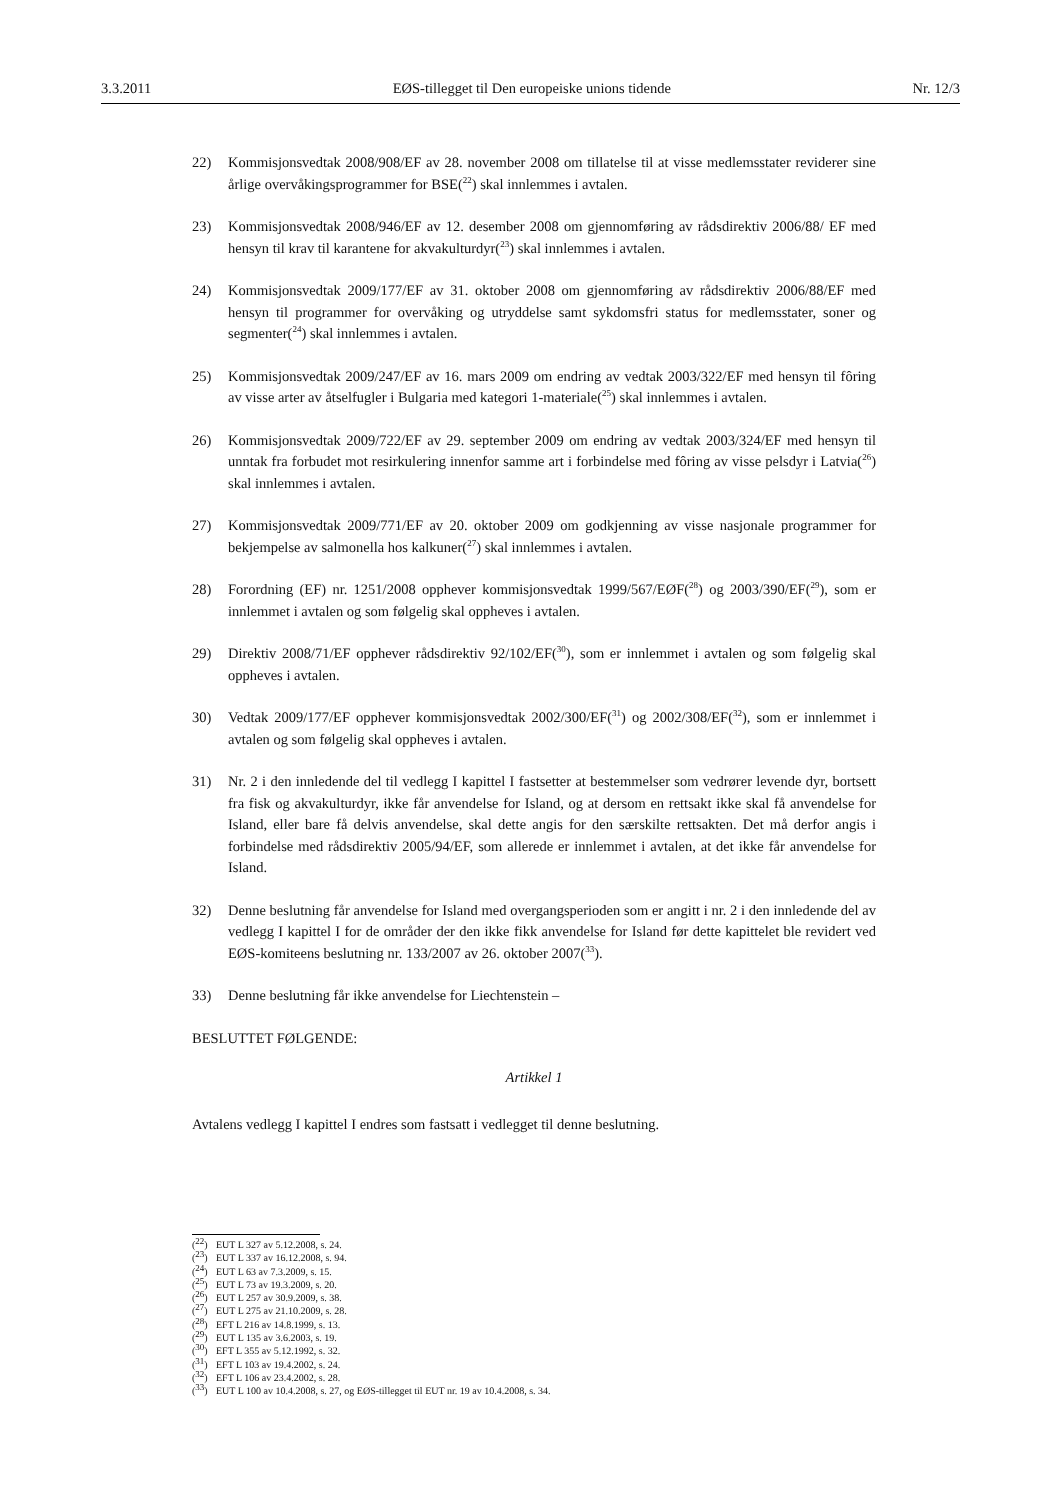3.3.2011 EØS-tillegget til Den europeiske unions tidende Nr. 12/3
22) Kommisjonsvedtak 2008/908/EF av 28. november 2008 om tillatelse til at visse medlemsstater reviderer sine årlige overvåkingsprogrammer for BSE(<sup>22</sup>) skal innlemmes i avtalen.
23) Kommisjonsvedtak 2008/946/EF av 12. desember 2008 om gjennomføring av rådsdirektiv 2006/88/ EF med hensyn til krav til karantene for akvakulturdyr(<sup>23</sup>) skal innlemmes i avtalen.
24) Kommisjonsvedtak 2009/177/EF av 31. oktober 2008 om gjennomføring av rådsdirektiv 2006/88/EF med hensyn til programmer for overvåking og utryddelse samt sykdomsfri status for medlemsstater, soner og segmenter(<sup>24</sup>) skal innlemmes i avtalen.
25) Kommisjonsvedtak 2009/247/EF av 16. mars 2009 om endring av vedtak 2003/322/EF med hensyn til fôring av visse arter av åtselfugler i Bulgaria med kategori 1-materiale(<sup>25</sup>) skal innlemmes i avtalen.
26) Kommisjonsvedtak 2009/722/EF av 29. september 2009 om endring av vedtak 2003/324/EF med hensyn til unntak fra forbudet mot resirkulering innenfor samme art i forbindelse med fôring av visse pelsdyr i Latvia(<sup>26</sup>) skal innlemmes i avtalen.
27) Kommisjonsvedtak 2009/771/EF av 20. oktober 2009 om godkjenning av visse nasjonale programmer for bekjempelse av salmonella hos kalkuner(<sup>27</sup>) skal innlemmes i avtalen.
28) Forordning (EF) nr. 1251/2008 opphever kommisjonsvedtak 1999/567/EØF(<sup>28</sup>) og 2003/390/EF(<sup>29</sup>), som er innlemmet i avtalen og som følgelig skal oppheves i avtalen.
29) Direktiv 2008/71/EF opphever rådsdirektiv 92/102/EF(<sup>30</sup>), som er innlemmet i avtalen og som følgelig skal oppheves i avtalen.
30) Vedtak 2009/177/EF opphever kommisjonsvedtak 2002/300/EF(<sup>31</sup>) og 2002/308/EF(<sup>32</sup>), som er innlemmet i avtalen og som følgelig skal oppheves i avtalen.
31) Nr. 2 i den innledende del til vedlegg I kapittel I fastsetter at bestemmelser som vedrører levende dyr, bortsett fra fisk og akvakulturdyr, ikke får anvendelse for Island, og at dersom en rettsakt ikke skal få anvendelse for Island, eller bare få delvis anvendelse, skal dette angis for den særskilte rettsakten. Det må derfor angis i forbindelse med rådsdirektiv 2005/94/EF, som allerede er innlemmet i avtalen, at det ikke får anvendelse for Island.
32) Denne beslutning får anvendelse for Island med overgangsperioden som er angitt i nr. 2 i den innledende del av vedlegg I kapittel I for de områder der den ikke fikk anvendelse for Island før dette kapittelet ble revidert ved EØS-komiteens beslutning nr. 133/2007 av 26. oktober 2007(<sup>33</sup>).
33) Denne beslutning får ikke anvendelse for Liechtenstein –
BESLUTTET FØLGENDE:
Artikkel 1
Avtalens vedlegg I kapittel I endres som fastsatt i vedlegget til denne beslutning.
(<sup>22</sup>) EUT L 327 av 5.12.2008, s. 24.
(<sup>23</sup>) EUT L 337 av 16.12.2008, s. 94.
(<sup>24</sup>) EUT L 63 av 7.3.2009, s. 15.
(<sup>25</sup>) EUT L 73 av 19.3.2009, s. 20.
(<sup>26</sup>) EUT L 257 av 30.9.2009, s. 38.
(<sup>27</sup>) EUT L 275 av 21.10.2009, s. 28.
(<sup>28</sup>) EFT L 216 av 14.8.1999, s. 13.
(<sup>29</sup>) EUT L 135 av 3.6.2003, s. 19.
(<sup>30</sup>) EFT L 355 av 5.12.1992, s. 32.
(<sup>31</sup>) EFT L 103 av 19.4.2002, s. 24.
(<sup>32</sup>) EFT L 106 av 23.4.2002, s. 28.
(<sup>33</sup>) EUT L 100 av 10.4.2008, s. 27, og EØS-tillegget til EUT nr. 19 av 10.4.2008, s. 34.